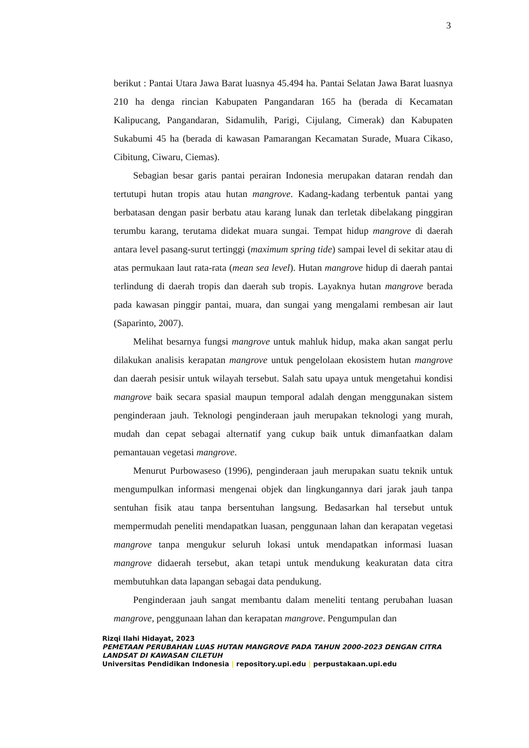3
berikut : Pantai Utara Jawa Barat luasnya 45.494 ha. Pantai Selatan Jawa Barat luasnya 210 ha denga rincian Kabupaten Pangandaran 165 ha (berada di Kecamatan Kalipucang, Pangandaran, Sidamulih, Parigi, Cijulang, Cimerak) dan Kabupaten Sukabumi 45 ha (berada di kawasan Pamarangan Kecamatan Surade, Muara Cikaso, Cibitung, Ciwaru, Ciemas).
Sebagian besar garis pantai perairan Indonesia merupakan dataran rendah dan tertutupi hutan tropis atau hutan mangrove. Kadang-kadang terbentuk pantai yang berbatasan dengan pasir berbatu atau karang lunak dan terletak dibelakang pinggiran terumbu karang, terutama didekat muara sungai. Tempat hidup mangrove di daerah antara level pasang-surut tertinggi (maximum spring tide) sampai level di sekitar atau di atas permukaan laut rata-rata (mean sea level). Hutan mangrove hidup di daerah pantai terlindung di daerah tropis dan daerah sub tropis. Layaknya hutan mangrove berada pada kawasan pinggir pantai, muara, dan sungai yang mengalami rembesan air laut (Saparinto, 2007).
Melihat besarnya fungsi mangrove untuk mahluk hidup, maka akan sangat perlu dilakukan analisis kerapatan mangrove untuk pengelolaan ekosistem hutan mangrove dan daerah pesisir untuk wilayah tersebut. Salah satu upaya untuk mengetahui kondisi mangrove baik secara spasial maupun temporal adalah dengan menggunakan sistem penginderaan jauh. Teknologi penginderaan jauh merupakan teknologi yang murah, mudah dan cepat sebagai alternatif yang cukup baik untuk dimanfaatkan dalam pemantauan vegetasi mangrove.
Menurut Purbowaseso (1996), penginderaan jauh merupakan suatu teknik untuk mengumpulkan informasi mengenai objek dan lingkungannya dari jarak jauh tanpa sentuhan fisik atau tanpa bersentuhan langsung. Bedasarkan hal tersebut untuk mempermudah peneliti mendapatkan luasan, penggunaan lahan dan kerapatan vegetasi mangrove tanpa mengukur seluruh lokasi untuk mendapatkan informasi luasan mangrove didaerah tersebut, akan tetapi untuk mendukung keakuratan data citra membutuhkan data lapangan sebagai data pendukung.
Penginderaan jauh sangat membantu dalam meneliti tentang perubahan luasan mangrove, penggunaan lahan dan kerapatan mangrove. Pengumpulan dan
Rizqi Ilahi Hidayat, 2023
PEMETAAN PERUBAHAN LUAS HUTAN MANGROVE PADA TAHUN 2000-2023 DENGAN CITRA LANDSAT DI KAWASAN CILETUH
Universitas Pendidikan Indonesia | repository.upi.edu | perpustakaan.upi.edu